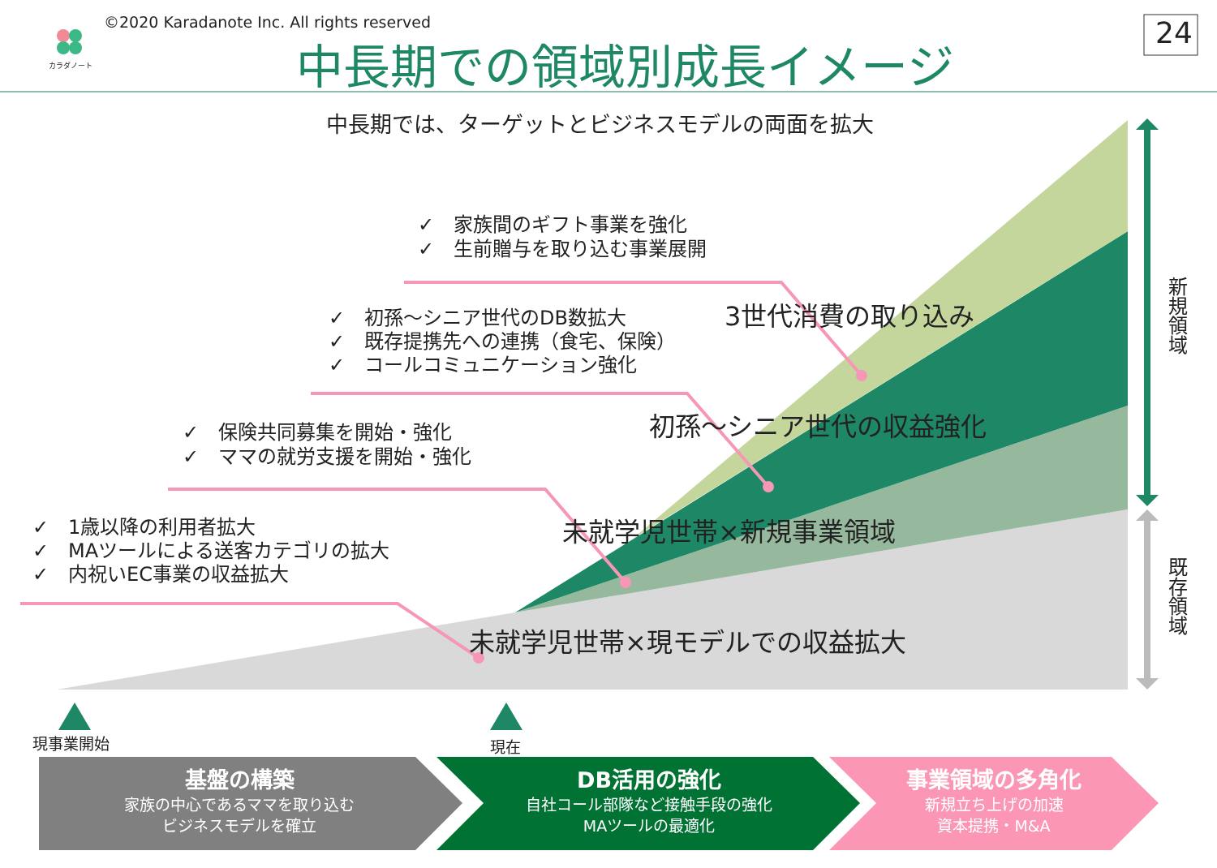カラダノート
©2020 Karadanote Inc. All rights reserved
中長期での領域別成長イメージ 24
中長期では、ターゲットとビジネスモデルの両面を拡大
✓　家族間のギフト事業を強化
✓　生前贈与を取り込む事業展開
✓　初孫～シニア世代のDB数拡大
✓　既存提携先への連携（食宅、保険）
✓　コールコミュニケーション強化
✓　保険共同募集を開始・強化
✓　ママの就労支援を開始・強化
✓　1歳以降の利用者拡大
✓　MAツールによる送客カテゴリの拡大
✓　内祝いEC事業の収益拡大
3世代消費の取り込み
初孫～シニア世代の収益強化
未就学児世帯×新規事業領域
未就学児世帯×現モデルでの収益拡大
新規領域
既存領域
現事業開始 現在
基盤の構築
家族の中心であるママを取り込む
ビジネスモデルを確立
DB活用の強化
自社コール部隊など接触手段の強化
MAツールの最適化
事業領域の多角化
新規立ち上げの加速
資本提携・M&A